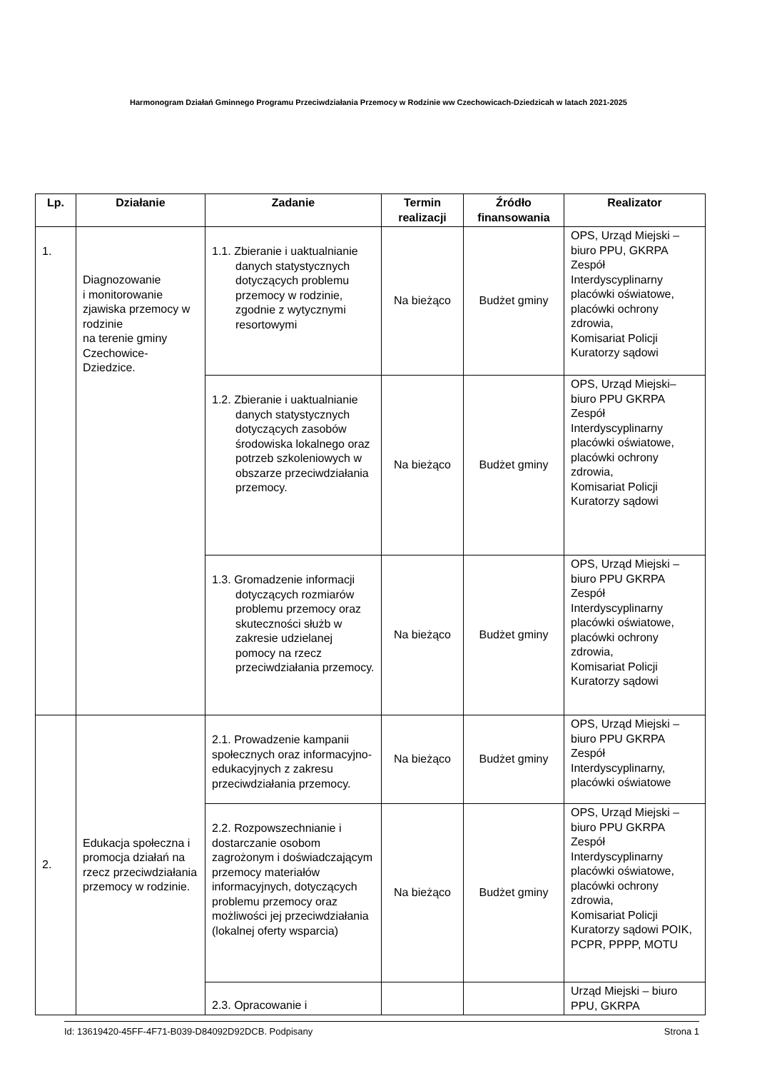Harmonogram Działań Gminnego Programu Przeciwdziałania Przemocy w Rodzinie ww Czechowicach-Dziedzicah w latach 2021-2025
| Lp. | Działanie | Zadanie | Termin realizacji | Źródło finansowania | Realizator |
| --- | --- | --- | --- | --- | --- |
| 1. | Diagnozowanie i monitorowanie zjawiska przemocy w rodzinie na terenie gminy Czechowice-Dziedzice. | 1.1. Zbieranie i uaktualnianie danych statystycznych dotyczących problemu przemocy w rodzinie, zgodnie z wytycznymi resortowymi | Na bieżąco | Budżet gminy | OPS, Urząd Miejski – biuro PPU, GKRPA Zespół Interdyscyplinarny placówki oświatowe, placówki ochrony zdrowia, Komisariat Policji Kuratorzy sądowi |
| | | 1.2. Zbieranie i uaktualnianie danych statystycznych dotyczących zasobów środowiska lokalnego oraz potrzeb szkoleniowych w obszarze przeciwdziałania przemocy. | Na bieżąco | Budżet gminy | OPS, Urząd Miejski– biuro PPU GKRPA Zespół Interdyscyplinarny placówki oświatowe, placówki ochrony zdrowia, Komisariat Policji Kuratorzy sądowi |
| | | 1.3. Gromadzenie informacji dotyczących rozmiarów problemu przemocy oraz skuteczności służb w zakresie udzielanej pomocy na rzecz przeciwdziałania przemocy. | Na bieżąco | Budżet gminy | OPS, Urząd Miejski – biuro PPU GKRPA Zespół Interdyscyplinarny placówki oświatowe, placówki ochrony zdrowia, Komisariat Policji Kuratorzy sądowi |
| 2. | Edukacja społeczna i promocja działań na rzecz przeciwdziałania przemocy w rodzinie. | 2.1. Prowadzenie kampanii społecznych oraz informacyjno- edukacyjnych z zakresu przeciwdziałania przemocy. | Na bieżąco | Budżet gminy | OPS, Urząd Miejski – biuro PPU GKRPA Zespół Interdyscyplinarny, placówki oświatowe |
| | | 2.2. Rozpowszechnianie i dostarczanie osobom zagrożonym i doświadczającym przemocy materiałów informacyjnych, dotyczących problemu przemocy oraz możliwości jej przeciwdziałania (lokalnej oferty wsparcia) | Na bieżąco | Budżet gminy | OPS, Urząd Miejski – biuro PPU GKRPA Zespół Interdyscyplinarny placówki oświatowe, placówki ochrony zdrowia, Komisariat Policji Kuratorzy sądowi POIK, PCPR, PPPP, MOTU |
| | | 2.3. Opracowanie i | | | Urząd Miejski – biuro PPU, GKRPA |
Id: 13619420-45FF-4F71-B039-D84092D92DCB. Podpisany Strona 1